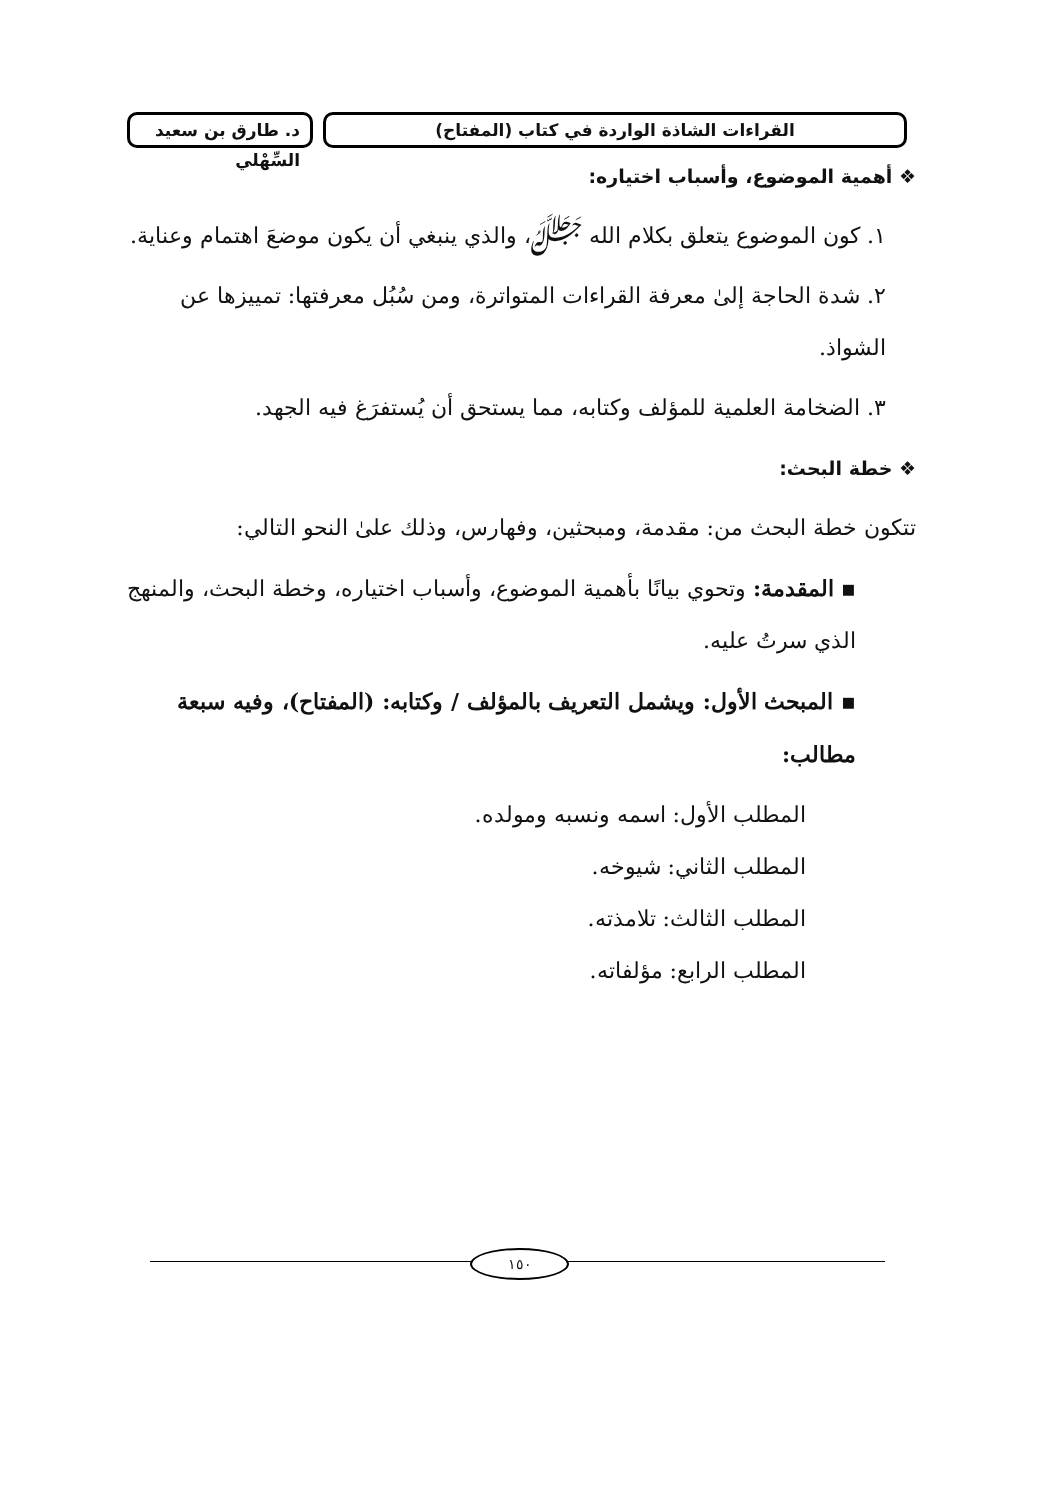القراءات الشاذة الواردة في كتاب (المفتاح)
د. طارق بن سعيد السِّهْلي
❖ أهمية الموضوع، وأسباب اختياره:
١. كون الموضوع يتعلق بكلام الله ﷻ، والذي ينبغي أن يكون موضعَ اهتمام وعناية.
٢. شدة الحاجة إلىٰ معرفة القراءات المتواترة، ومن سُبُل معرفتها: تمييزها عن الشواذ.
٣. الضخامة العلمية للمؤلف وكتابه، مما يستحق أن يُستفرَغ فيه الجهد.
❖ خطة البحث:
تتكون خطة البحث من: مقدمة، ومبحثين، وفهارس، وذلك علىٰ النحو التالي:
▪ المقدمة: وتحوي بيانًا بأهمية الموضوع، وأسباب اختياره، وخطة البحث، والمنهج الذي سرتُ عليه.
▪ المبحث الأول: ويشمل التعريف بالمؤلف / وكتابه: (المفتاح)، وفيه سبعة مطالب:
المطلب الأول: اسمه ونسبه ومولده.
المطلب الثاني: شيوخه.
المطلب الثالث: تلامذته.
المطلب الرابع: مؤلفاته.
١٥٠